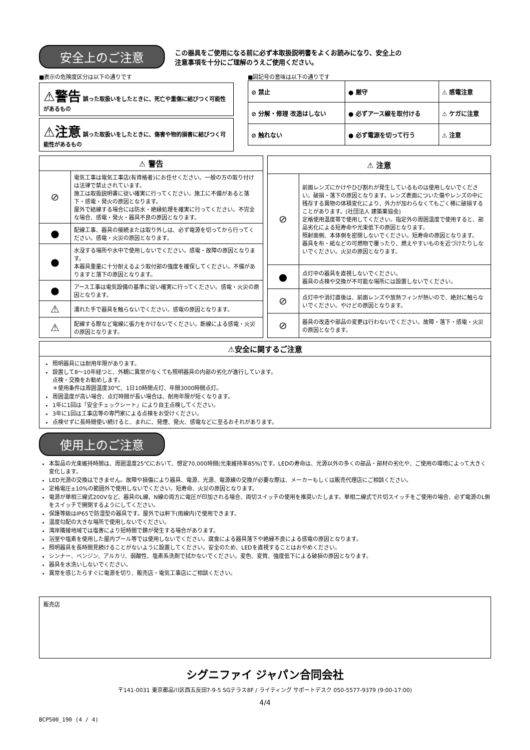安全上のご注意
この器具をご使用になる前に必ず本取扱説明書をよくお読みになり、安全上の
注意事項を十分にご理解のうえご使用ください。
■表示の危険度区分は以下の通りです
⚠警告 誤った取扱いをしたときに、死亡や重傷に結びつく可能性があるもの
⚠注意 誤った取扱いをしたときに、傷害や物的損害に結びつく可能性があるもの
■図記号の意味は以下の通りです
| ⊘ 禁止 | ● 厳守 | ⚠ 感電注意 |
| ⊘ 分解・修理 改造はしない | ● 必ずアース線を取付ける | ⚠ ケガに注意 |
| ⊘ 触れない | ● 必ず電源を切って行う | ⚠ 注意 |
| ⚠ 警告 | |
| --- | --- |
| ⊘ | 電気工事は電気工事店(有資格者)にお任せください。一般の方の取り付けは法律で禁止されています。 施工は取扱説明書に従い確実に行ってください。施工に不備があると落下・感電・発火の原因となります。 屋外で結線する場合には防水・絶縁処理を確実に行ってください。不完全な場合、感電・発火・器具不良の原因となります。 |
| ● | 配線工事、器具の接続または取り外しは、必ず電源を切ってから行ってください。感電・火災の原因となります。 |
| ● | 水没する場所や水中で使用しないでください。感電・故障の原因となります。 本器具重量に十分耐えるよう取付部の強度を確保してください。不備がありますと落下の原因となります。 |
| ● | アース工事は電気設備の基準に従い確実に行ってください。感電・火災の原因となります。 |
| ⚠ | 濡れた手で器具を触らないでください。感電の原因となります。 |
| ⚠ | 配線する際など電線に張力をかけないでください。断線による感電・火災の原因となります。 |
| ⚠ 注意 | |
| --- | --- |
| ⊘ | 前面レンズにかけやひび割れが発生しているものは使用しないでください。破損・落下の原因となります。レンズ表面についた傷やレンズの中に残存する異物の体積変化により、外力が加わらなくてもごく稀に破損することがあります。(社団法人 建築業協会) 定格使用温度帯で使用してください。指定外の周囲温度で使用すると、部品劣化による短寿命や光束低下の原因となります。 照射面側、本体側を密閉しないでください。短寿命の原因となります。 器具を布・紙などの可燃物で覆ったり、燃えやすいものを近づけたりしないでください。火災の原因となります。 |
| ● | 点灯中の器具を直視しないでください。 器具の点検や交換が不可能な場所には設置しないでください。 |
| ⊘ | 点灯中や消灯直後は、前面レンズや放熱フィンが熱いので、絶対に触らないでください。やけどの原因となります。 |
| ⊘ | 器具の改造や部品の変更は行わないでください。故障・落下・感電・火災の原因となります。 |
| ⚠安全に関するご注意 |
| --- |
| 照明器具には耐用年限があります。 設置して8～10年経つと、外観に異常がなくても照明器具の内部の劣化が進行しています。 点検・交換をお勧めします。 ＊使用条件は周囲温度30℃、1日10時間点灯、年間3000時間点灯。 周囲温度が高い場合、点灯時間が長い場合は、耐用年限が短くなります。 1年に1回は「安全チェックシート」により自主点検してください。 3年に1回は工事店等の専門家による点検をお受けください。 点検せずに長時間使い続けると、まれに、発煙、発火、感電などに至るおそれがあります。 |
使用上のご注意
本製品の光束維持時間は、周囲温度25℃において、想定70,000時間(光束維持率85%)です。LEDの寿命は、光源以外の多くの部品・部材の劣化や、ご使用の環境によって大きく変化します。
LED光源の交換はできません。故障や損傷により器具、電源、光源、電源線の交換が必要な際は、メーカーもしくは販売代理店にご相談ください。
定格電圧±10%の範囲外で使用しないでください。短寿命、火災の原因となります。
電源が単相三線式200Vなど、器具のL線、N線の両方に電圧が印加される場合、両切スイッチの使用を推奨いたします。単相二線式で片切スイッチをご使用の場合、必ず電源のL側をスイッチで開閉するようにしてください。
保護等級はIP65で防湿型の器具です。屋外では軒下(雨線内)で使用できます。
温度勾配の大きな場所で使用しないでください。
湾岸隣接地域では塩害により短時間で錆が発生する場合があります。
浴室や塩素を使用した屋内プール等では使用しないでください。腐食による器具落下や絶縁不良による感電の原因となります。
照明器具を長時間見続けることがないように設置してください。安全のため、LEDを直視することはおやめください。
シンナー、ベンジン、アルカリ、弱酸性、塩素系洗剤で拭かないでください。変色、変質、強度低下による破損の原因となります。
器具を水洗いしないでください。
異常を感じたらすぐに電源を切り、販売店・電気工事店にご相談ください。
販売店
シグニファイ ジャパン合同会社
〒141-0031 東京都品川区西五反田7-9-5 SGテラス8F / ライティング サポートデスク 050-5577-9379 (9:00-17:00)
4/4
BCP500_190 (4 / 4)